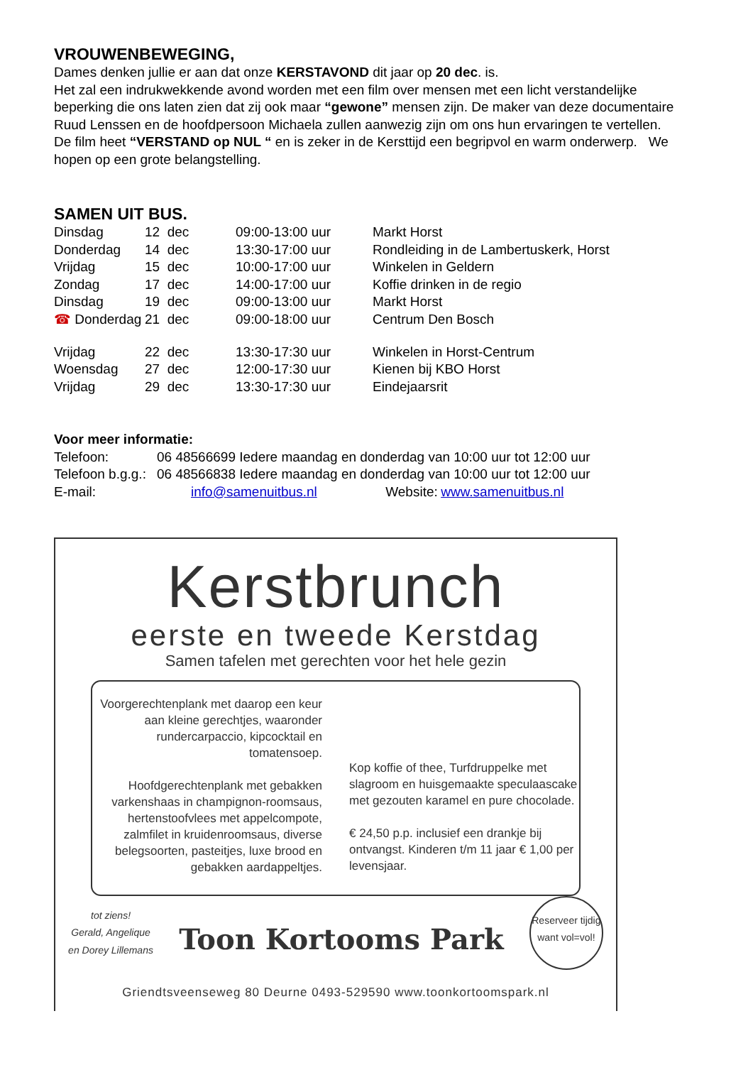VROUWENBEWEGING,
Dames denken jullie er aan dat onze KERSTAVOND dit jaar op 20 dec. is.
Het zal een indrukwekkende avond worden met een film over mensen met een licht verstandelijke beperking die ons laten zien dat zij ook maar “gewone” mensen zijn. De maker van deze documentaire Ruud Lenssen en de hoofdpersoon Michaela zullen aanwezig zijn om ons hun ervaringen te vertellen.
De film heet “VERSTAND op NUL “ en is zeker in de Kersttijd een begripvol en warm onderwerp. We hopen op een grote belangstelling.
SAMEN UIT BUS.
| Dinsdag | 12 dec | 09:00-13:00 uur | Markt Horst |
| Donderdag | 14 dec | 13:30-17:00 uur | Rondleiding in de Lambertuskerk, Horst |
| Vrijdag | 15 dec | 10:00-17:00 uur | Winkelen in Geldern |
| Zondag | 17 dec | 14:00-17:00 uur | Koffie drinken in de regio |
| Dinsdag | 19 dec | 09:00-13:00 uur | Markt Horst |
| ☎ Donderdag | 21 dec | 09:00-18:00 uur | Centrum Den Bosch |
| Vrijdag | 22 dec | 13:30-17:30 uur | Winkelen in Horst-Centrum |
| Woensdag | 27 dec | 12:00-17:30 uur | Kienen bij KBO Horst |
| Vrijdag | 29 dec | 13:30-17:30 uur | Eindejaarsrit |
Voor meer informatie:
| Telefoon: | 06 48566699 Iedere maandag en donderdag van 10:00 uur tot 12:00 uur | | |
| Telefoon b.g.g.: | 06 48566838 Iedere maandag en donderdag van 10:00 uur tot 12:00 uur | | |
| E-mail: info@samenuitbus.nl | | Website: | www.samenuitbus.nl |
Kerstbrunch
eerste en tweede Kerstdag
Samen tafelen met gerechten voor het hele gezin
Voorgerechtenplank met daarop een keur aan kleine gerechtjes, waaronder rundercarpaccio, kipcocktail en tomatensoep.
Hoofdgerechtenplank met gebakken varkenshaas in champignon-roomsaus, hertenstoofvlees met appelcompote, zalmfilet in kruidenroomsaus, diverse belegsoorten, pasteitjes, luxe brood en gebakken aardappeltjes.
Kop koffie of thee, Turfdruppelke met slagroom en huisgemaakte speculaascake met gezouten karamel en pure chocolade.
€ 24,50 p.p. inclusief een drankje bij ontvangst. Kinderen t/m 11 jaar € 1,00 per levensjaar.
tot ziens!
Gerald, Angelique
en Dorey Lillemans
Toon Kortooms Park
Reserveer tijdig want vol=vol!
Griendtsveenseweg 80 Deurne 0493-529590 www.toonkortoomspark.nl